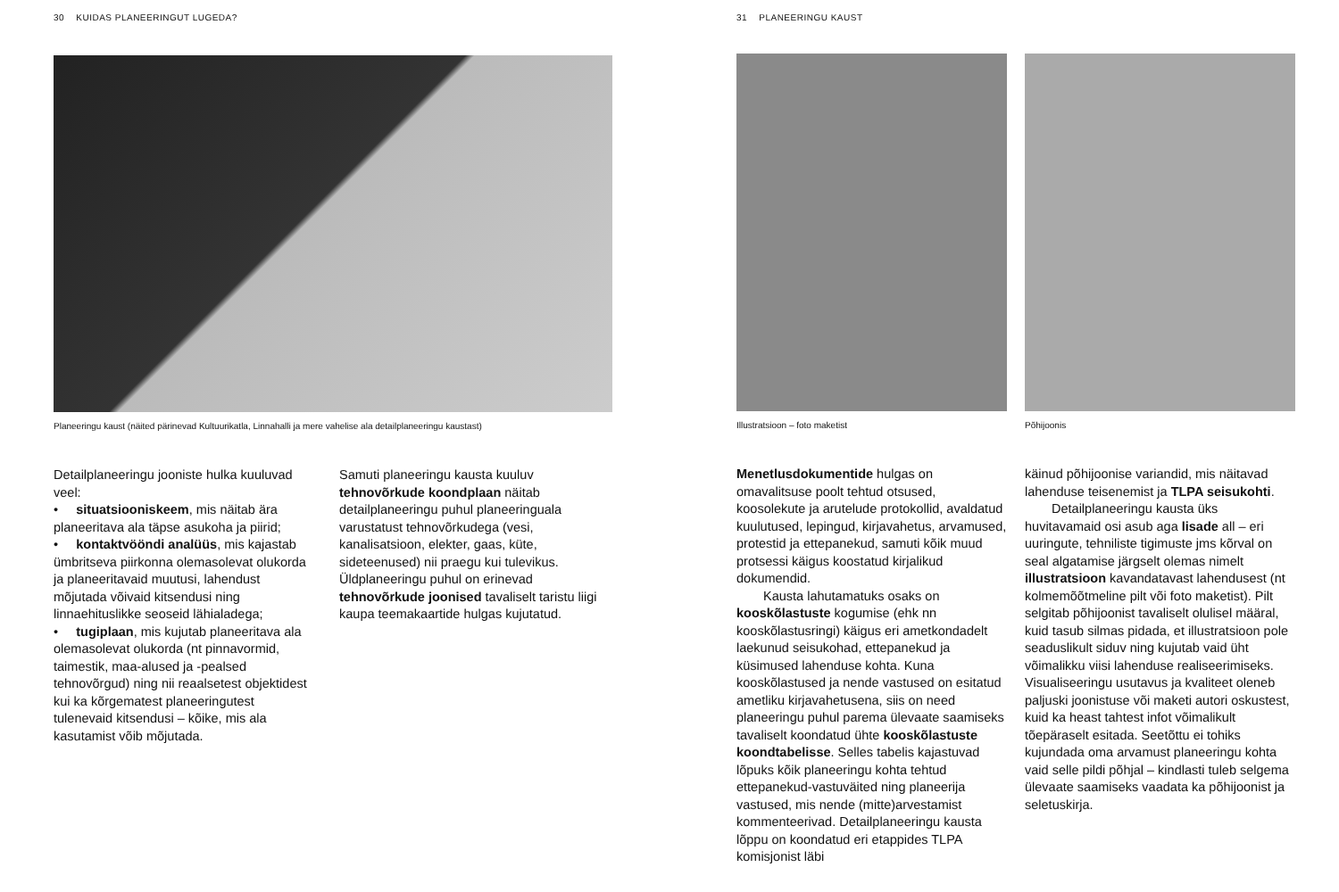30 KUIDAS PLANEERINGUT LUGEDA?
Planeeringu kaust (näited pärinevad Kultuurikatla, Linnahalli ja mere vahelise ala detailplaneeringu kaustast)
Detailplaneeringu jooniste hulka kuuluvad veel:
• situatsiooniskeem, mis näitab ära planeeritava ala täpse asukoha ja piirid;
• kontaktvööndi analüüs, mis kajastab ümbritseva piirkonna olemasolevat olukorda ja planeeritavaid muutusi, lahendust mõjutada võivaid kitsendusi ning linnaehituslikke seoseid lähialadega;
• tugiplaan, mis kujutab planeeritava ala olemasolevat olukorda (nt pinnavormid, taimestik, maa-alused ja -pealsed tehnovõrgud) ning nii reaalsetest objektidest kui ka kõrgematest planeeringutest tulenevaid kitsendusi – kõike, mis ala kasutamist võib mõjutada.
Samuti planeeringu kausta kuuluv tehnovõrkude koondplaan näitab detailplaneeringu puhul planeeringuala varustatust tehnovõrkudega (vesi, kanalisatsioon, elekter, gaas, küte, sideteenused) nii praegu kui tulevikus. Üldplaneeringu puhul on erinevad tehnovõrkude joonised tavaliselt taristu liigi kaupa teemakaartide hulgas kujutatud.
31 PLANEERINGU KAUST
Illustratsioon – foto maketist Põhijoonis
Menetlusdokumentide hulgas on omavalitsuse poolt tehtud otsused, koosolekute ja arutelude protokollid, avaldatud kuulutused, lepingud, kirjavahetus, arvamused, protestid ja ettepanekud, samuti kõik muud protsessi käigus koostatud kirjalikud dokumendid.
Kausta lahutamatuks osaks on kooskõlastuste kogumise (ehk nn kooskõlastusringi) käigus eri ametkondadelt laekunud seisukohad, ettepanekud ja küsimused lahenduse kohta. Kuna kooskõlastused ja nende vastused on esitatud ametliku kirjavahetusena, siis on need planeeringu puhul parema ülevaate saamiseks tavaliselt koondatud ühte kooskõlastuste koondtabelisse. Selles tabelis kajastuvad lõpuks kõik planeeringu kohta tehtud ettepanekud-vastuväited ning planeerija vastused, mis nende (mitte)arvestamist kommenteerivad. Detailplaneeringu kausta lõppu on koondatud eri etappides TLPA komisjonist läbi
käinud põhijoonise variandid, mis näitavad lahenduse teisenemist ja TLPA seisukohti.
Detailplaneeringu kausta üks huvitavamaid osi asub aga lisade all – eri uuringute, tehniliste tigimuste jms kõrval on seal algatamise järgselt olemas nimelt illustratsioon kavandatavast lahendusest (nt kolmemõõtmeline pilt või foto maketist). Pilt selgitab põhijoonist tavaliselt olulisel määral, kuid tasub silmas pidada, et illustratsioon pole seaduslikult siduv ning kujutab vaid üht võimalikku viisi lahenduse realiseerimiseks. Visualiseeringu usutavus ja kvaliteet oleneb paljuski joonistuse või maketi autori oskustest, kuid ka heast tahtest infot võimalikult tõepäraselt esitada. Seetõttu ei tohiks kujundada oma arvamust planeeringu kohta vaid selle pildi põhjal – kindlasti tuleb selgema ülevaate saamiseks vaadata ka põhijoonist ja seletuskirja.